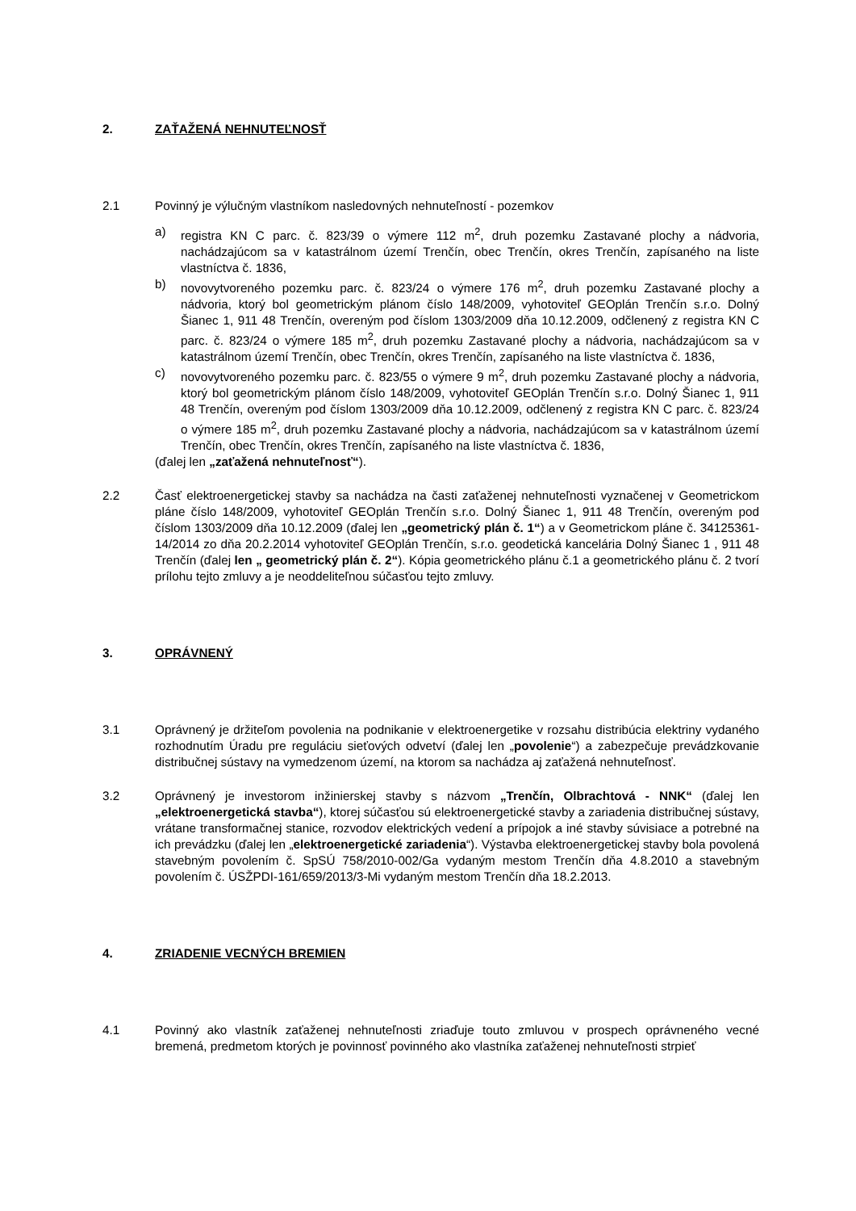2. ZAŤAŽENÁ NEHNUTEĽNOSŤ
2.1 Povinný je výlučným vlastníkom nasledovných nehnuteľností - pozemkov
a) registra KN C parc. č. 823/39 o výmere 112 m<sup>2</sup>, druh pozemku Zastavané plochy a nádvoria, nachádzajúcom sa v katastrálnom území Trenčín, obec Trenčín, okres Trenčín, zapísaného na liste vlastníctva č. 1836,
b) novovytvoreného pozemku parc. č. 823/24 o výmere 176 m<sup>2</sup>, druh pozemku Zastavané plochy a nádvoria, ktorý bol geometrickým plánom číslo 148/2009, vyhotoviteľ GEOplán Trenčín s.r.o. Dolný Šianec 1, 911 48 Trenčín, overeným pod číslom 1303/2009 dňa 10.12.2009, odčlenený z registra KN C parc. č. 823/24 o výmere 185 m<sup>2</sup>, druh pozemku Zastavané plochy a nádvoria, nachádzajúcom sa v katastrálnom území Trenčín, obec Trenčín, okres Trenčín, zapísaného na liste vlastníctva č. 1836,
c) novovytvoreného pozemku parc. č. 823/55 o výmere 9 m<sup>2</sup>, druh pozemku Zastavané plochy a nádvoria, ktorý bol geometrickým plánom číslo 148/2009, vyhotoviteľ GEOplán Trenčín s.r.o. Dolný Šianec 1, 911 48 Trenčín, overeným pod číslom 1303/2009 dňa 10.12.2009, odčlenený z registra KN C parc. č. 823/24 o výmere 185 m<sup>2</sup>, druh pozemku Zastavané plochy a nádvoria, nachádzajúcom sa v katastrálnom území Trenčín, obec Trenčín, okres Trenčín, zapísaného na liste vlastníctva č. 1836,
(ďalej len „zaťažená nehnuteľnosť“).
2.2 Časť elektroenergetickej stavby sa nachádza na časti zaťaženej nehnuteľnosti vyznačenej v Geometrickom pláne číslo 148/2009, vyhotoviteľ GEOplán Trenčín s.r.o. Dolný Šianec 1, 911 48 Trenčín, overeným pod číslom 1303/2009 dňa 10.12.2009 (ďalej len „geometrický plán č. 1“) a v Geometrickom pláne č. 34125361-14/2014 zo dňa 20.2.2014 vyhotoviteľ GEOplán Trenčín, s.r.o. geodetická kancelária Dolný Šianec 1 , 911 48 Trenčín (ďalej len „ geometrický plán č. 2“). Kópia geometrického plánu č.1 a geometrického plánu č. 2 tvorí prílohu tejto zmluvy a je neoddeliteľnou súčasťou tejto zmluvy.
3. OPRÁVNENÝ
3.1 Oprávnený je držiteľom povolenia na podnikanie v elektroenergetike v rozsahu distribúcia elektriny vydaného rozhodnutím Úradu pre reguláciu sieťových odvetví (ďalej len „povolenie“) a zabezpečuje prevádzkovanie distribučnej sústavy na vymedzenom území, na ktorom sa nachádza aj zaťažená nehnuteľnosť.
3.2 Oprávnený je investorom inžinierskej stavby s názvom „Trenčín, Olbrachtová - NNK“ (ďalej len „elektroenergetická stavba“), ktorej súčasťou sú elektroenergetické stavby a zariadenia distribučnej sústavy, vrátane transformačnej stanice, rozvodov elektrických vedení a prípojok a iné stavby súvisiace a potrebné na ich prevádzku (ďalej len „elektroenergetické zariadenia“). Výstavba elektroenergetickej stavby bola povolená stavebným povolením č. SpSÚ 758/2010-002/Ga vydaným mestom Trenčín dňa 4.8.2010 a stavebným povolením č. ÚSŽPDI-161/659/2013/3-Mi vydaným mestom Trenčín dňa 18.2.2013.
4. ZRIADENIE VECNÝCH BREMIEN
4.1 Povinný ako vlastník zaťaženej nehnuteľnosti zriaďuje touto zmluvou v prospech oprávneného vecné bremená, predmetom ktorých je povinnosť povinného ako vlastníka zaťaženej nehnuteľnosti strpieť